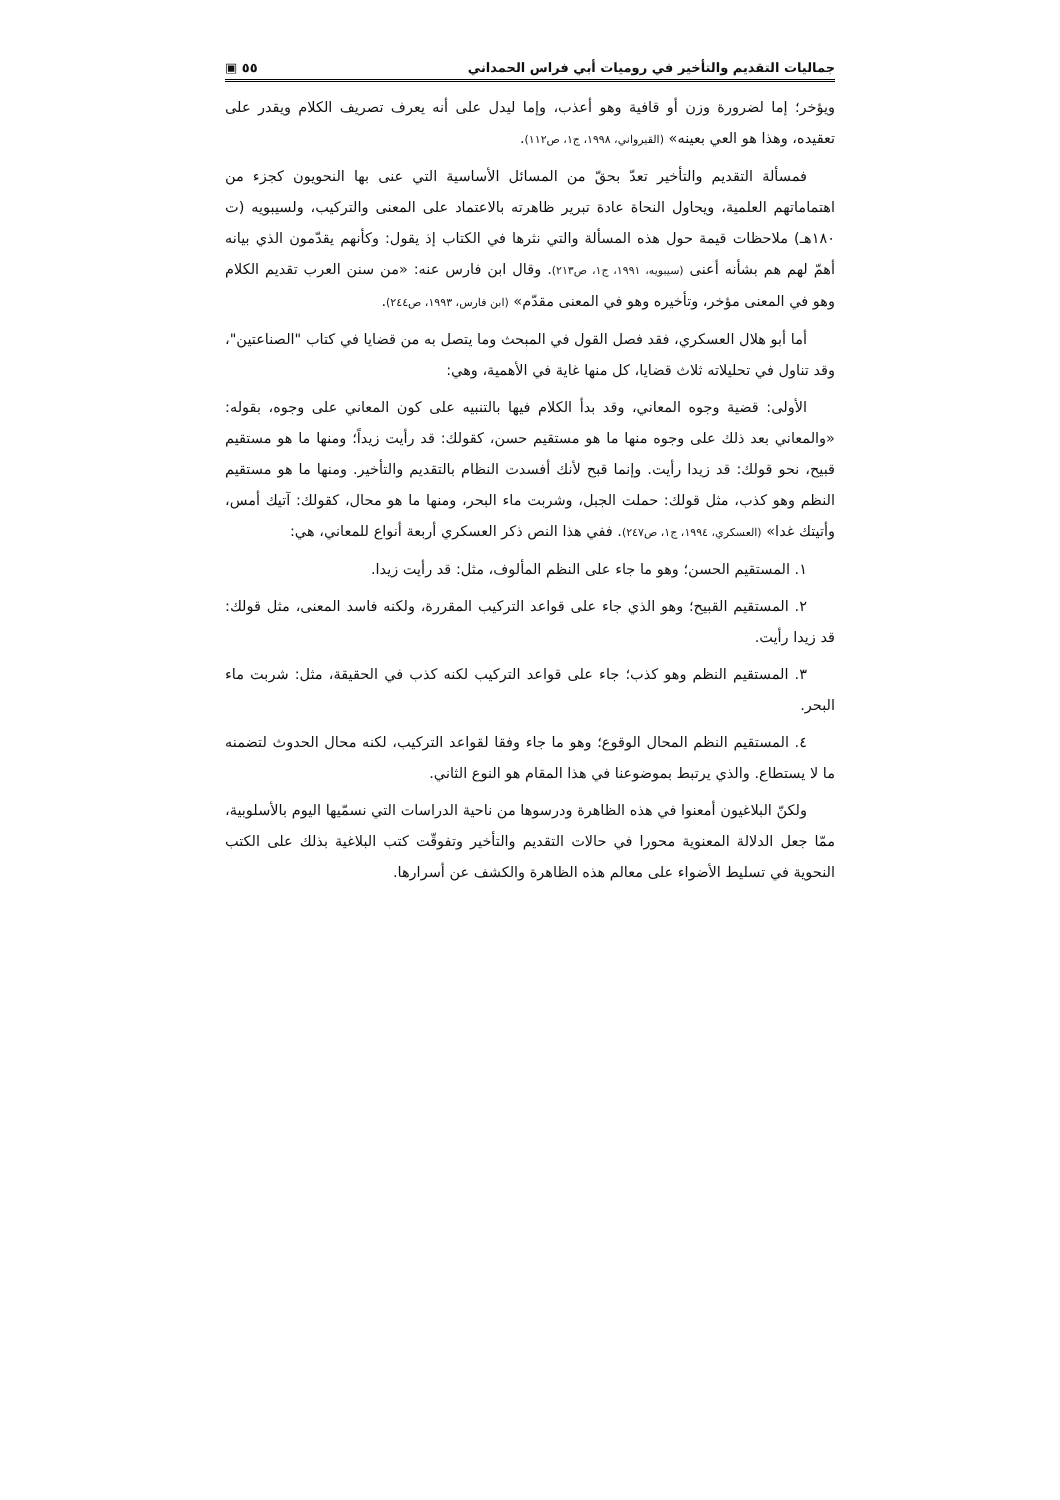جماليات التقديم والتأخير في روميات أبي فراس الحمداني ٥٥ ▣
ويؤخر؛ إما لضرورة وزن أو قافية وهو أعذب، وإما ليدل على أنه يعرف تصريف الكلام ويقدر على تعقيده، وهذا هو العي بعينه» (القيرواني، ١٩٩٨، ج١، ص١١٢).
فمسألة التقديم والتأخير تعدّ بحقّ من المسائل الأساسية التي عنى بها النحويون كجزء من اهتماماتهم العلمية، ويحاول النحاة عادة تبرير ظاهرته بالاعتماد على المعنى والتركيب، ولسيبويه (ت ١٨٠هـ) ملاحظات قيمة حول هذه المسألة والتي نثرها في الكتاب إذ يقول: وكأنهم يقدّمون الذي بيانه أهمّ لهم هم بشأنه أعنى (سيبويه، ١٩٩١، ج١، ص٢١٣). وقال ابن فارس عنه: «من سنن العرب تقديم الكلام وهو في المعنى مؤخر، وتأخيره وهو في المعنى مقدّم» (ابن فارس، ١٩٩٣، ص٢٤٤).
أما أبو هلال العسكري، فقد فصل القول في المبحث وما يتصل به من قضايا في كتاب "الصناعتين"، وقد تناول في تحليلاته ثلاث قضايا، كل منها غاية في الأهمية، وهي:
الأولى: قضية وجوه المعاني، وقد بدأ الكلام فيها بالتنبيه على كون المعاني على وجوه، بقوله: «والمعاني بعد ذلك على وجوه منها ما هو مستقيم حسن، كقولك: قد رأيت زيداً؛ ومنها ما هو مستقيم قبيح، نحو قولك: قد زيدا رأيت. وإنما قبح لأنك أفسدت النظام بالتقديم والتأخير. ومنها ما هو مستقيم النظم وهو كذب، مثل قولك: حملت الجبل، وشربت ماء البحر، ومنها ما هو محال، كقولك: آتيك أمس، وأتيتك غدا» (العسكري، ١٩٩٤، ج١، ص٢٤٧). ففي هذا النص ذكر العسكري أربعة أنواع للمعاني، هي:
١. المستقيم الحسن؛ وهو ما جاء على النظم المألوف، مثل: قد رأيت زيدا.
٢. المستقيم القبيح؛ وهو الذي جاء على قواعد التركيب المقررة، ولكنه فاسد المعنى، مثل قولك: قد زيدا رأيت.
٣. المستقيم النظم وهو كذب؛ جاء على قواعد التركيب لكنه كذب في الحقيقة، مثل: شربت ماء البحر.
٤. المستقيم النظم المحال الوقوع؛ وهو ما جاء وفقا لقواعد التركيب، لكنه محال الحدوث لتضمنه ما لا يستطاع. والذي يرتبط بموضوعنا في هذا المقام هو النوع الثاني.
ولكنّ البلاغيون أمعنوا في هذه الظاهرة ودرسوها من ناحية الدراسات التي نسمّيها اليوم بالأسلوبية، ممّا جعل الدلالة المعنوية محورا في حالات التقديم والتأخير وتفوقّت كتب البلاغية بذلك على الكتب النحوية في تسليط الأضواء على معالم هذه الظاهرة والكشف عن أسرارها.